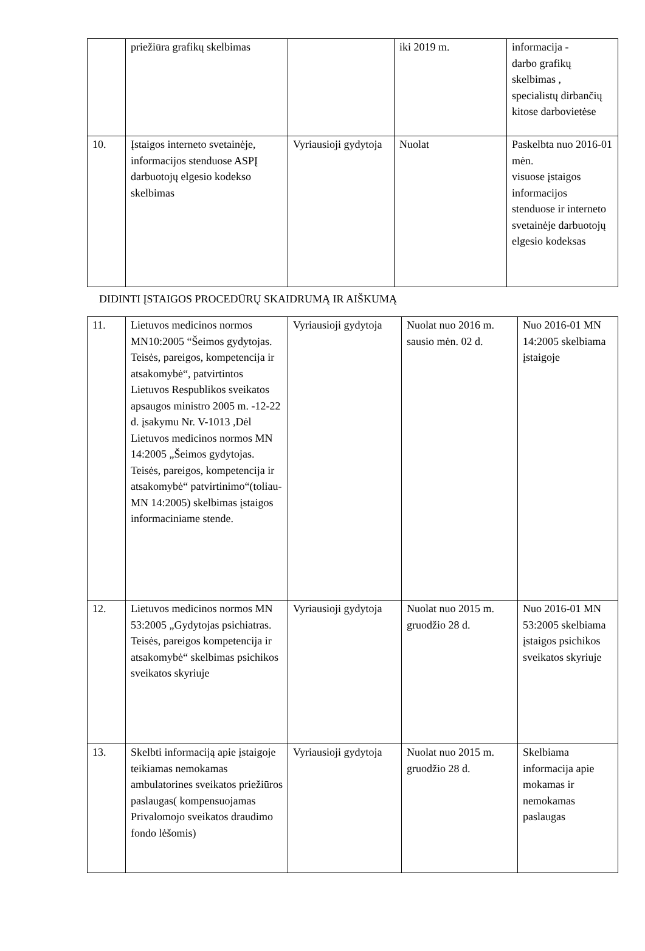| | priežiūra grafikų skelbimas | | iki 2019 m. | informacija - darbo grafikų skelbimas , specialistų dirbančių kitose darbovietėse |
| 10. | Įstaigos interneto svetainėje, informacijos stenduose ASPĮ darbuotojų elgesio kodekso skelbimas | Vyriausioji gydytoja | Nuolat | Paskelbta nuo 2016-01 mėn. visuose įstaigos informacijos stenduose ir interneto svetainėje darbuotojų elgesio kodeksas |
DIDINTI ĮSTAIGOS PROCEDŪRŲ SKAIDRUMĄ IR AIŠKUMĄ
| 11. | Lietuvos medicinos normos MN10:2005 “Šeimos gydytojas. Teisės, pareigos, kompetencija ir atsakomybė“, patvirtintos Lietuvos Respublikos sveikatos apsaugos ministro 2005 m. -12-22 d. įsakymu Nr. V-1013 ,Dėl Lietuvos medicinos normos MN 14:2005 „Šeimos gydytojas. Teisės, pareigos, kompetencija ir atsakomybė“ patvirtinimo“(toliau-MN 14:2005) skelbimas įstaigos informaciniame stende. | Vyriausioji gydytoja | Nuolat nuo 2016 m. sausio mėn. 02 d. | Nuo 2016-01 MN 14:2005 skelbiama įstaigoje |
| 12. | Lietuvos medicinos normos MN 53:2005 „Gydytojas psichiatras. Teisės, pareigos kompetencija ir atsakomybė“ skelbimas psichikos sveikatos skyriuje | Vyriausioji gydytoja | Nuolat nuo 2015 m. gruodžio 28 d. | Nuo 2016-01 MN 53:2005 skelbiama įstaigos psichikos sveikatos skyriuje |
| 13. | Skelbti informaciją apie įstaigoje teikiamas nemokamas ambulatorines sveikatos priežiūros paslaugas( kompensuojamas Privalomojo sveikatos draudimo fondo lėšomis) | Vyriausioji gydytoja | Nuolat nuo 2015 m. gruodžio 28 d. | Skelbiama informacija apie mokamas ir nemokamas paslaugas |